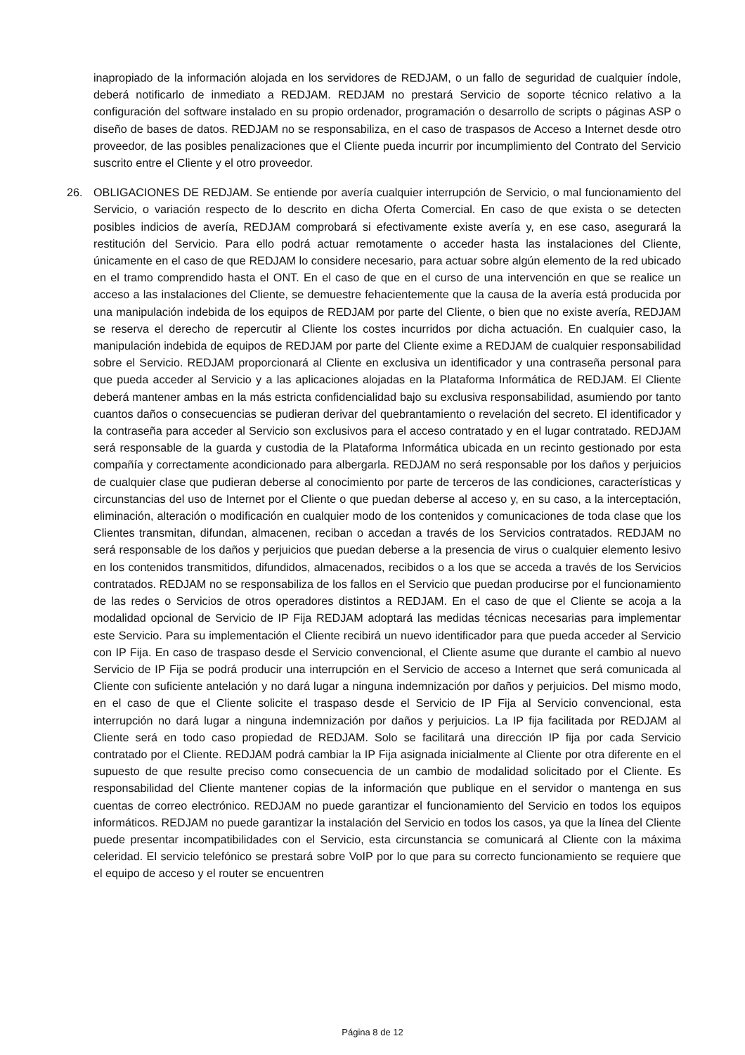inapropiado de la información alojada en los servidores de REDJAM, o un fallo de seguridad de cualquier índole, deberá notificarlo de inmediato a REDJAM. REDJAM no prestará Servicio de soporte técnico relativo a la configuración del software instalado en su propio ordenador, programación o desarrollo de scripts o páginas ASP o diseño de bases de datos. REDJAM no se responsabiliza, en el caso de traspasos de Acceso a Internet desde otro proveedor, de las posibles penalizaciones que el Cliente pueda incurrir por incumplimiento del Contrato del Servicio suscrito entre el Cliente y el otro proveedor.
26. OBLIGACIONES DE REDJAM. Se entiende por avería cualquier interrupción de Servicio, o mal funcionamiento del Servicio, o variación respecto de lo descrito en dicha Oferta Comercial. En caso de que exista o se detecten posibles indicios de avería, REDJAM comprobará si efectivamente existe avería y, en ese caso, asegurará la restitución del Servicio. Para ello podrá actuar remotamente o acceder hasta las instalaciones del Cliente, únicamente en el caso de que REDJAM lo considere necesario, para actuar sobre algún elemento de la red ubicado en el tramo comprendido hasta el ONT. En el caso de que en el curso de una intervención en que se realice un acceso a las instalaciones del Cliente, se demuestre fehacientemente que la causa de la avería está producida por una manipulación indebida de los equipos de REDJAM por parte del Cliente, o bien que no existe avería, REDJAM se reserva el derecho de repercutir al Cliente los costes incurridos por dicha actuación. En cualquier caso, la manipulación indebida de equipos de REDJAM por parte del Cliente exime a REDJAM de cualquier responsabilidad sobre el Servicio. REDJAM proporcionará al Cliente en exclusiva un identificador y una contraseña personal para que pueda acceder al Servicio y a las aplicaciones alojadas en la Plataforma Informática de REDJAM. El Cliente deberá mantener ambas en la más estricta confidencialidad bajo su exclusiva responsabilidad, asumiendo por tanto cuantos daños o consecuencias se pudieran derivar del quebrantamiento o revelación del secreto. El identificador y la contraseña para acceder al Servicio son exclusivos para el acceso contratado y en el lugar contratado. REDJAM será responsable de la guarda y custodia de la Plataforma Informática ubicada en un recinto gestionado por esta compañía y correctamente acondicionado para albergarla. REDJAM no será responsable por los daños y perjuicios de cualquier clase que pudieran deberse al conocimiento por parte de terceros de las condiciones, características y circunstancias del uso de Internet por el Cliente o que puedan deberse al acceso y, en su caso, a la interceptación, eliminación, alteración o modificación en cualquier modo de los contenidos y comunicaciones de toda clase que los Clientes transmitan, difundan, almacenen, reciban o accedan a través de los Servicios contratados. REDJAM no será responsable de los daños y perjuicios que puedan deberse a la presencia de virus o cualquier elemento lesivo en los contenidos transmitidos, difundidos, almacenados, recibidos o a los que se acceda a través de los Servicios contratados. REDJAM no se responsabiliza de los fallos en el Servicio que puedan producirse por el funcionamiento de las redes o Servicios de otros operadores distintos a REDJAM. En el caso de que el Cliente se acoja a la modalidad opcional de Servicio de IP Fija REDJAM adoptará las medidas técnicas necesarias para implementar este Servicio. Para su implementación el Cliente recibirá un nuevo identificador para que pueda acceder al Servicio con IP Fija. En caso de traspaso desde el Servicio convencional, el Cliente asume que durante el cambio al nuevo Servicio de IP Fija se podrá producir una interrupción en el Servicio de acceso a Internet que será comunicada al Cliente con suficiente antelación y no dará lugar a ninguna indemnización por daños y perjuicios. Del mismo modo, en el caso de que el Cliente solicite el traspaso desde el Servicio de IP Fija al Servicio convencional, esta interrupción no dará lugar a ninguna indemnización por daños y perjuicios. La IP fija facilitada por REDJAM al Cliente será en todo caso propiedad de REDJAM. Solo se facilitará una dirección IP fija por cada Servicio contratado por el Cliente. REDJAM podrá cambiar la IP Fija asignada inicialmente al Cliente por otra diferente en el supuesto de que resulte preciso como consecuencia de un cambio de modalidad solicitado por el Cliente. Es responsabilidad del Cliente mantener copias de la información que publique en el servidor o mantenga en sus cuentas de correo electrónico. REDJAM no puede garantizar el funcionamiento del Servicio en todos los equipos informáticos. REDJAM no puede garantizar la instalación del Servicio en todos los casos, ya que la línea del Cliente puede presentar incompatibilidades con el Servicio, esta circunstancia se comunicará al Cliente con la máxima celeridad. El servicio telefónico se prestará sobre VoIP por lo que para su correcto funcionamiento se requiere que el equipo de acceso y el router se encuentren
Página 8 de 12